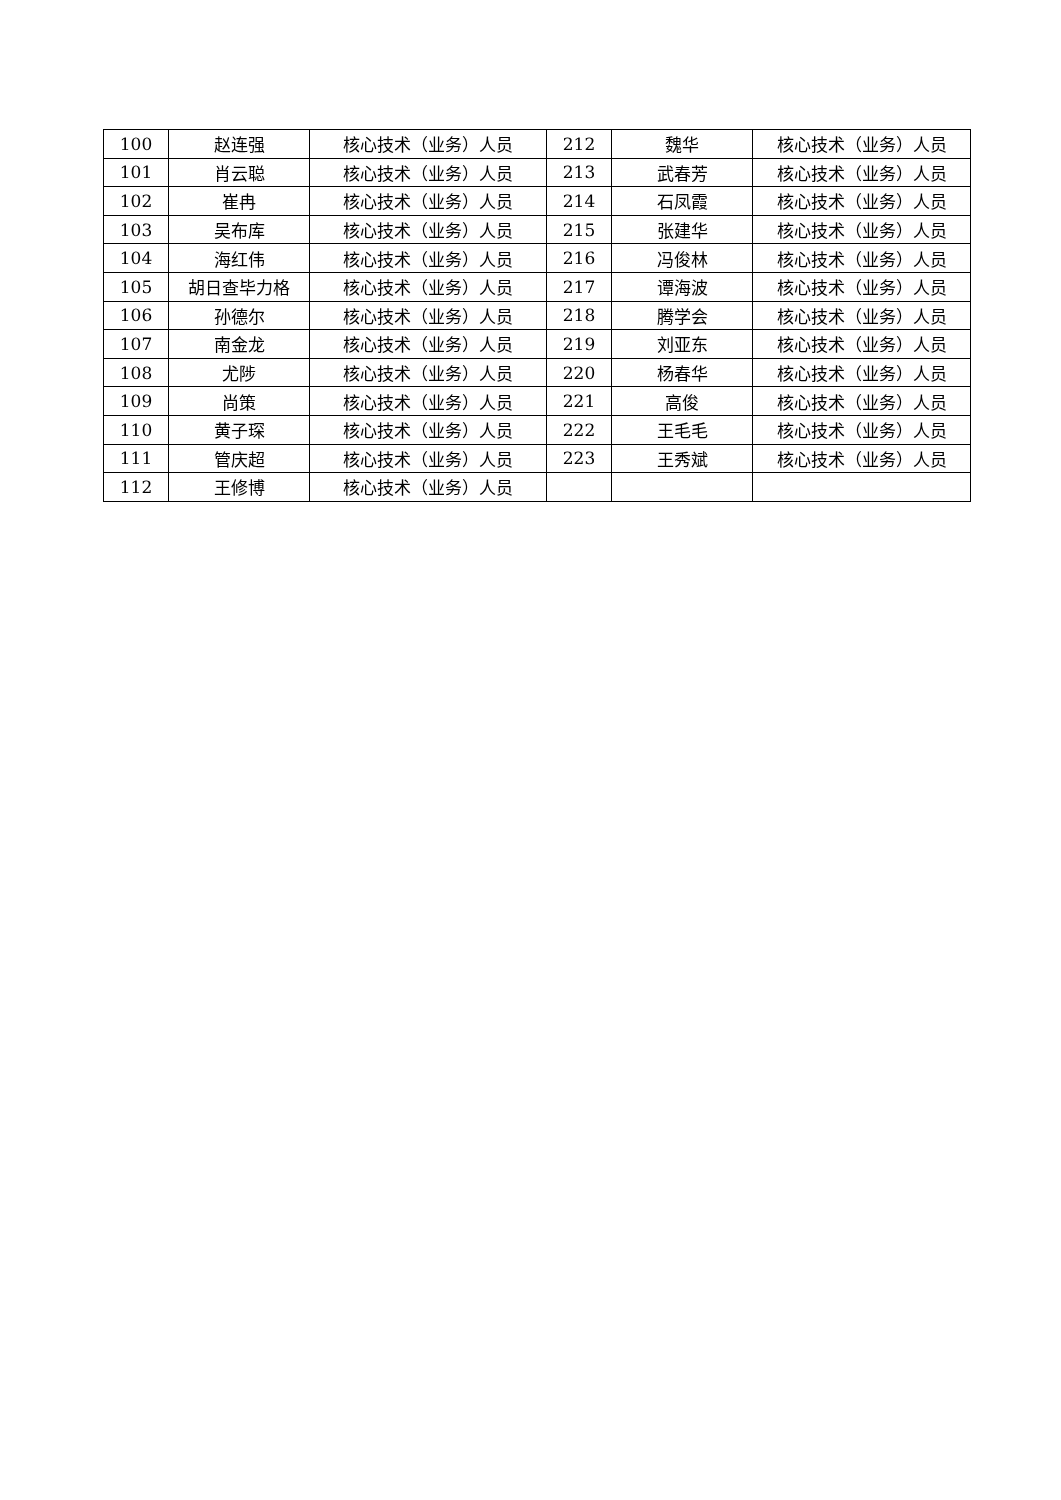| 100 | 赵连强 | 核心技术（业务）人员 | 212 | 魏华 | 核心技术（业务）人员 |
| 101 | 肖云聪 | 核心技术（业务）人员 | 213 | 武春芳 | 核心技术（业务）人员 |
| 102 | 崔冉 | 核心技术（业务）人员 | 214 | 石凤霞 | 核心技术（业务）人员 |
| 103 | 吴布库 | 核心技术（业务）人员 | 215 | 张建华 | 核心技术（业务）人员 |
| 104 | 海红伟 | 核心技术（业务）人员 | 216 | 冯俊林 | 核心技术（业务）人员 |
| 105 | 胡日查毕力格 | 核心技术（业务）人员 | 217 | 谭海波 | 核心技术（业务）人员 |
| 106 | 孙德尔 | 核心技术（业务）人员 | 218 | 腾学会 | 核心技术（业务）人员 |
| 107 | 南金龙 | 核心技术（业务）人员 | 219 | 刘亚东 | 核心技术（业务）人员 |
| 108 | 尤陟 | 核心技术（业务）人员 | 220 | 杨春华 | 核心技术（业务）人员 |
| 109 | 尚策 | 核心技术（业务）人员 | 221 | 高俊 | 核心技术（业务）人员 |
| 110 | 黄子琛 | 核心技术（业务）人员 | 222 | 王毛毛 | 核心技术（业务）人员 |
| 111 | 管庆超 | 核心技术（业务）人员 | 223 | 王秀斌 | 核心技术（业务）人员 |
| 112 | 王修博 | 核心技术（业务）人员 | | | |